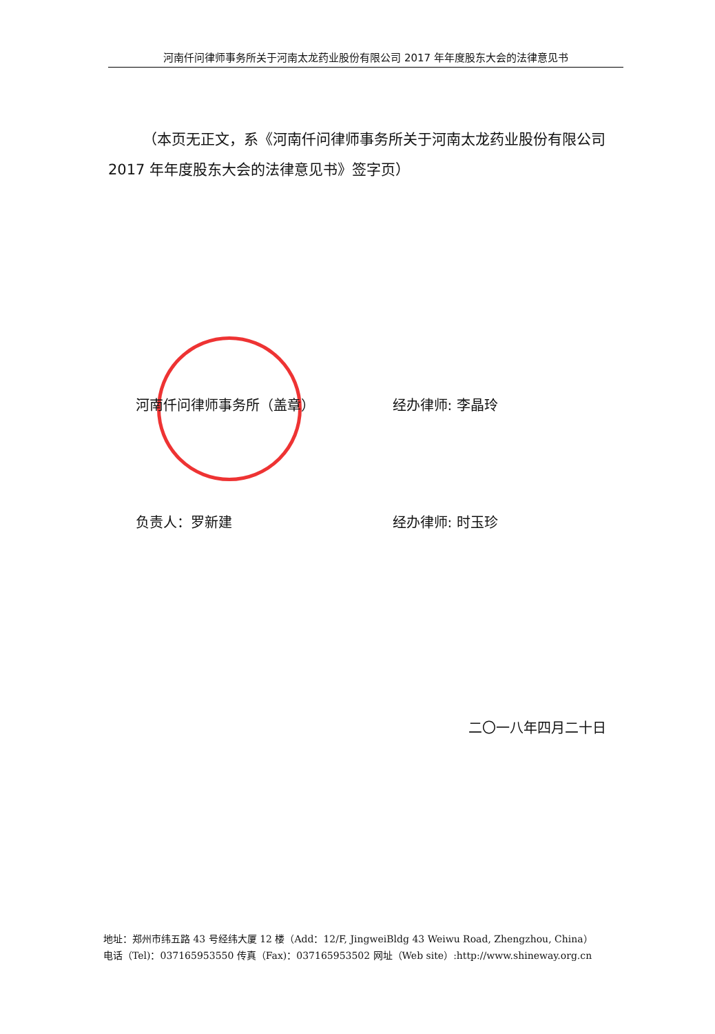河南仟问律师事务所关于河南太龙药业股份有限公司 2017 年年度股东大会的法律意见书
（本页无正文，系《河南仟问律师事务所关于河南太龙药业股份有限公司 2017 年年度股东大会的法律意见书》签字页）
河南仟问律师事务所（盖章） 经办律师: 李晶玲
负责人：罗新建 经办律师: 时玉珍
二〇一八年四月二十日
地址：郑州市纬五路 43 号经纬大厦 12 楼（Add：12/F, JingweiBldg 43 Weiwu Road, Zhengzhou, China）
电话（Tel)：037165953550 传真（Fax)：037165953502 网址（Web site）:http://www.shineway.org.cn